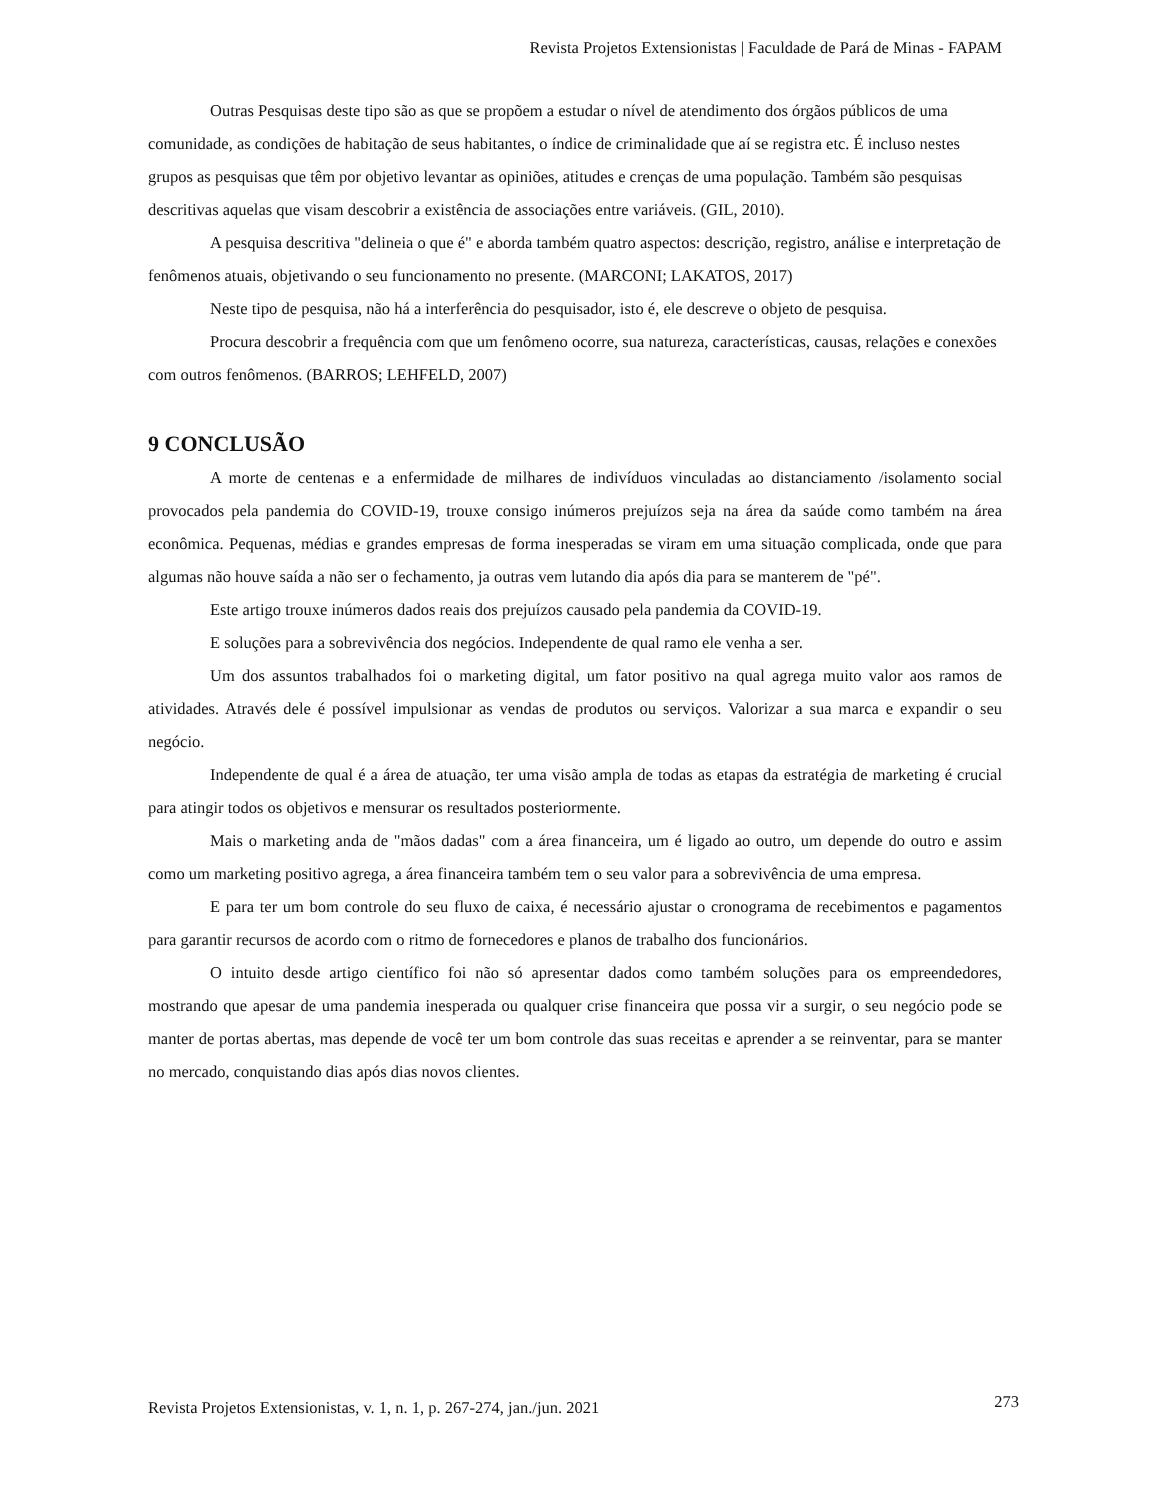Revista Projetos Extensionistas | Faculdade de Pará de Minas - FAPAM
Outras Pesquisas deste tipo são as que se propõem a estudar o nível de atendimento dos órgãos públicos de uma comunidade, as condições de habitação de seus habitantes, o índice de criminalidade que aí se registra etc. É incluso nestes grupos as pesquisas que têm por objetivo levantar as opiniões, atitudes e crenças de uma população. Também são pesquisas descritivas aquelas que visam descobrir a existência de associações entre variáveis. (GIL, 2010).
A pesquisa descritiva "delineia o que é" e aborda também quatro aspectos: descrição, registro, análise e interpretação de fenômenos atuais, objetivando o seu funcionamento no presente. (MARCONI; LAKATOS, 2017)
Neste tipo de pesquisa, não há a interferência do pesquisador, isto é, ele descreve o objeto de pesquisa.
Procura descobrir a frequência com que um fenômeno ocorre, sua natureza, características, causas, relações e conexões com outros fenômenos. (BARROS; LEHFELD, 2007)
9 CONCLUSÃO
A morte de centenas e a enfermidade de milhares de indivíduos vinculadas ao distanciamento /isolamento social provocados pela pandemia do COVID-19, trouxe consigo inúmeros prejuízos seja na área da saúde como também na área econômica. Pequenas, médias e grandes empresas de forma inesperadas se viram em uma situação complicada, onde que para algumas não houve saída a não ser o fechamento, ja outras vem lutando dia após dia para se manterem de "pé".
Este artigo trouxe inúmeros dados reais dos prejuízos causado pela pandemia da COVID-19.
E soluções para a sobrevivência dos negócios. Independente de qual ramo ele venha a ser.
Um dos assuntos trabalhados foi o marketing digital, um fator positivo na qual agrega muito valor aos ramos de atividades. Através dele é possível impulsionar as vendas de produtos ou serviços. Valorizar a sua marca e expandir o seu negócio.
Independente de qual é a área de atuação, ter uma visão ampla de todas as etapas da estratégia de marketing é crucial para atingir todos os objetivos e mensurar os resultados posteriormente.
Mais o marketing anda de "mãos dadas" com a área financeira, um é ligado ao outro, um depende do outro e assim como um marketing positivo agrega, a área financeira também tem o seu valor para a sobrevivência de uma empresa.
E para ter um bom controle do seu fluxo de caixa, é necessário ajustar o cronograma de recebimentos e pagamentos para garantir recursos de acordo com o ritmo de fornecedores e planos de trabalho dos funcionários.
O intuito desde artigo científico foi não só apresentar dados como também soluções para os empreendedores, mostrando que apesar de uma pandemia inesperada ou qualquer crise financeira que possa vir a surgir, o seu negócio pode se manter de portas abertas, mas depende de você ter um bom controle das suas receitas e aprender a se reinventar, para se manter no mercado, conquistando dias após dias novos clientes.
Revista Projetos Extensionistas, v. 1, n. 1, p. 267-274, jan./jun. 2021 273